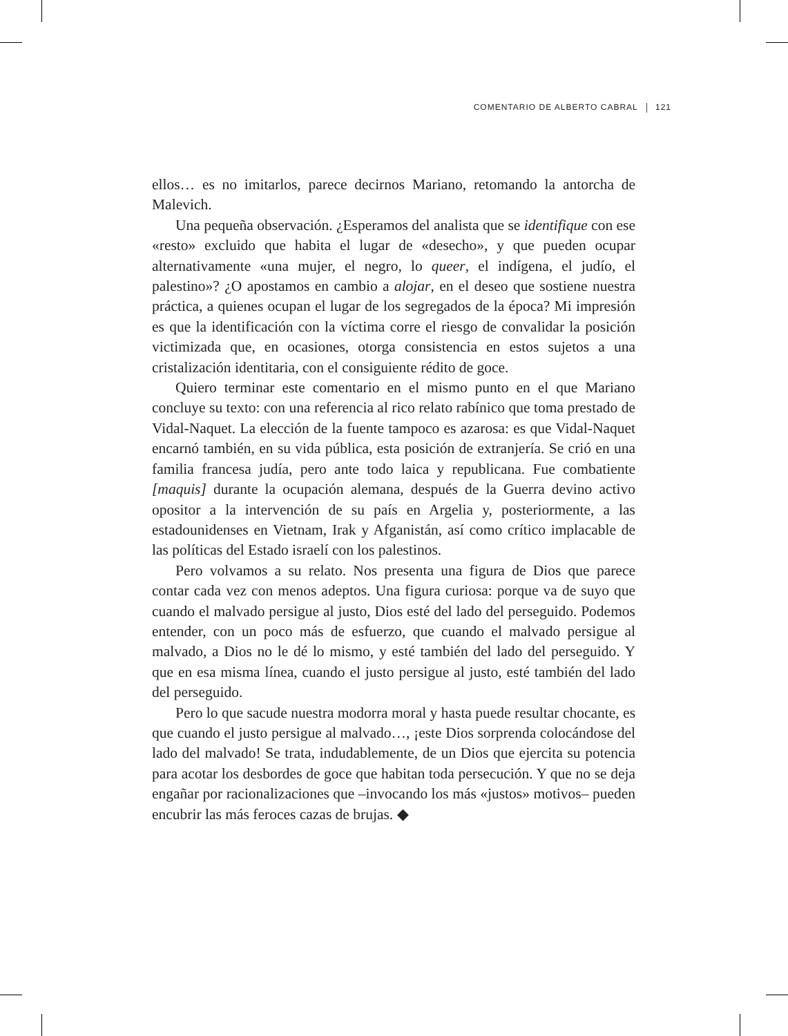COMENTARIO DE ALBERTO CABRAL 121
ellos… es no imitarlos, parece decirnos Mariano, retomando la antorcha de Malevich.
Una pequeña observación. ¿Esperamos del analista que se identifique con ese «resto» excluido que habita el lugar de «desecho», y que pueden ocupar alternativamente «una mujer, el negro, lo queer, el indígena, el judío, el palestino»? ¿O apostamos en cambio a alojar, en el deseo que sostiene nuestra práctica, a quienes ocupan el lugar de los segregados de la época? Mi impresión es que la identificación con la víctima corre el riesgo de convalidar la posición victimizada que, en ocasiones, otorga consistencia en estos sujetos a una cristalización identitaria, con el consiguiente rédito de goce.
Quiero terminar este comentario en el mismo punto en el que Mariano concluye su texto: con una referencia al rico relato rabínico que toma prestado de Vidal-Naquet. La elección de la fuente tampoco es azarosa: es que Vidal-Naquet encarnó también, en su vida pública, esta posición de extranjería. Se crió en una familia francesa judía, pero ante todo laica y republicana. Fue combatiente [maquis] durante la ocupación alemana, después de la Guerra devino activo opositor a la intervención de su país en Argelia y, posteriormente, a las estadounidenses en Vietnam, Irak y Afganistán, así como crítico implacable de las políticas del Estado israelí con los palestinos.
Pero volvamos a su relato. Nos presenta una figura de Dios que parece contar cada vez con menos adeptos. Una figura curiosa: porque va de suyo que cuando el malvado persigue al justo, Dios esté del lado del perseguido. Podemos entender, con un poco más de esfuerzo, que cuando el malvado persigue al malvado, a Dios no le dé lo mismo, y esté también del lado del perseguido. Y que en esa misma línea, cuando el justo persigue al justo, esté también del lado del perseguido.
Pero lo que sacude nuestra modorra moral y hasta puede resultar chocante, es que cuando el justo persigue al malvado…, ¡este Dios sorprenda colocándose del lado del malvado! Se trata, indudablemente, de un Dios que ejercita su potencia para acotar los desbordes de goce que habitan toda persecución. Y que no se deja engañar por racionalizaciones que –invocando los más «justos» motivos– pueden encubrir las más feroces cazas de brujas. ◆